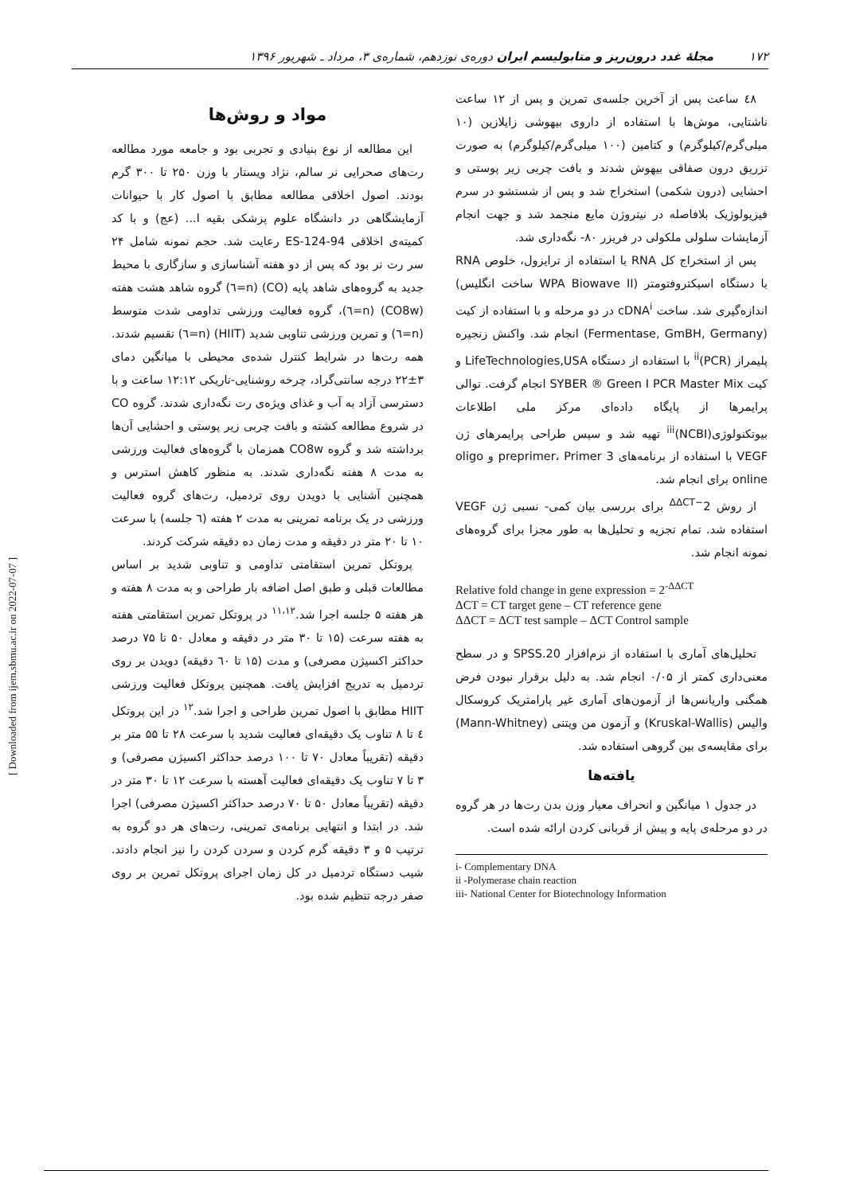۱۷۲ مجلهٔ غدد درون‌ریز و متابولیسم ایران دوره‌ی نوزدهم، شماره‌ی ۳، مرداد ـ شهریور ۱۳۹۶
مواد و روش‌ها
این مطالعه از نوع بنیادی و تجربی بود و جامعه مورد مطالعه رت‌های صحرایی نر سالم، نژاد ویستار با وزن ۲۵۰ تا ۳۰۰ گرم بودند. اصول اخلاقی مطالعه مطابق با اصول کار با حیوانات آزمایشگاهی در دانشگاه علوم پزشکی بقیه ا... (عج) و با کد کمیته‌ی اخلاقی ES-124-94 رعایت شد. حجم نمونه شامل ۲۴ سر رت نر بود که پس از دو هفته آشناسازی و سازگاری با محیط جدید به گروه‌های شاهد پایه (CO) (n=٦) گروه شاهد هشت هفته (CO8w) (n=٦)، گروه فعالیت ورزشی تداومی شدت متوسط (n=٦) و تمرین ورزشی تناوبی شدید (HIIT) (n=٦) تقسیم شدند. همه رت‌ها در شرایط کنترل شده‌ی محیطی با میانگین دمای ۳±۲۲ درجه سانتی‌گراد، چرخه روشنایی-تاریکی ۱۲:۱۲ ساعت و با دسترسی آزاد به آب و غذای ویژه‌ی رت نگه‌داری شدند. گروه CO در شروع مطالعه کشته و بافت چربی زیر پوستی و احشایی آن‌ها برداشته شد و گروه CO8w همزمان با گروه‌های فعالیت ورزشی به مدت ۸ هفته نگه‌داری شدند. به منظور کاهش استرس و همچنین آشنایی با دویدن روی تردمیل، رت‌های گروه فعالیت ورزشی در یک برنامه تمرینی به مدت ۲ هفته (٦ جلسه) با سرعت ۱۰ تا ۲۰ متر در دقیقه و مدت زمان ده دقیقه شرکت کردند.
پروتکل تمرین استقامتی تداومی و تناوبی شدید بر اساس مطالعات قبلی و طبق اصل اضافه بار طراحی و به مدت ۸ هفته و هر هفته ۵ جلسه اجرا شد.<sup>۱۱،۱۲</sup> در پروتکل تمرین استقامتی هفته به هفته سرعت (۱۵ تا ۳۰ متر در دقیقه و معادل ۵۰ تا ۷۵ درصد حداکثر اکسیژن مصرفی) و مدت (۱۵ تا ٦۰ دقیقه) دویدن بر روی تردمیل به تدریج افزایش یافت. همچنین پروتکل فعالیت ورزشی HIIT مطابق با اصول تمرین طراحی و اجرا شد.<sup>۱۲</sup> در این پروتکل ٤ تا ۸ تناوب یک دقیقه‌ای فعالیت شدید با سرعت ۲۸ تا ۵۵ متر بر دقیقه (تقریباً معادل ۷۰ تا ۱۰۰ درصد حداکثر اکسیژن مصرفی) و ۳ تا ۷ تناوب یک دقیقه‌ای فعالیت آهسته با سرعت ۱۲ تا ۳۰ متر در دقیقه (تقریباً معادل ۵۰ تا ۷۰ درصد حداکثر اکسیژن مصرفی) اجرا شد. در ابتدا و انتهایی برنامه‌ی تمرینی، رت‌های هر دو گروه به ترتیب ۵ و ۳ دقیقه گرم کردن و سردن کردن را نیز انجام دادند. شیب دستگاه تردمیل در کل زمان اجرای پروتکل تمرین بر روی صفر درجه تنظیم شده بود.
٤۸ ساعت پس از آخرین جلسه‌ی تمرین و پس از ۱۲ ساعت ناشتایی، موش‌ها با استفاده از داروی بیهوشی زایلازین (۱۰ میلی‌گرم/کیلوگرم) و کتامین (۱۰۰ میلی‌گرم/کیلوگرم) به صورت تزریق درون صفاقی بیهوش شدند و بافت چربی زیر پوستی و احشایی (درون شکمی) استخراج شد و پس از شستشو در سرم فیزیولوژیک بلافاصله در نیتروژن مایع منجمد شد و جهت انجام آزمایشات سلولی ملکولی در فریزر ۸۰- نگه‌داری شد.
پس از استخراج کل RNA با استفاده از ترایزول، خلوص RNA با دستگاه اسپکتروفتومتر (WPA Biowave II ساخت انگلیس) اندازه‌گیری شد. ساخت cDNA<sup>i</sup> در دو مرحله و با استفاده از کیت (Fermentase, GmBH, Germany) انجام شد. واکنش زنجیره پلیمراز (PCR)<sup>ii</sup> با استفاده از دستگاه LifeTechnologies,USA و کیت SYBER ® Green I PCR Master Mix انجام گرفت. توالی پرایمرها از پایگاه داده‌ای مرکز ملی اطلاعات بیوتکنولوژی(NCBI)<sup>iii</sup> تهیه شد و سپس طراحی پرایمرهای ژن VEGF با استفاده از برنامه‌های preprimer، Primer 3 و oligo online برای انجام شد.
از روش 2<sup>−ΔΔCT</sup> برای بررسی بیان کمی- نسبی ژن VEGF استفاده شد. تمام تجزیه و تحلیل‌ها به طور مجزا برای گروه‌های نمونه انجام شد.
Relative fold change in gene expression = 2<sup>-ΔΔCT</sup>
ΔCT = CT target gene – CT reference gene
ΔΔCT = ΔCT test sample – ΔCT Control sample
تحلیل‌های آماری با استفاده از نرم‌افزار SPSS.20 و در سطح معنی‌داری کمتر از ۰/۰۵ انجام شد. به دلیل برقرار نبودن فرض همگنی واریانس‌ها از آزمون‌های آماری غیر پارامتریک کروسکال والیس (Kruskal-Wallis) و آزمون من ویتنی (Mann-Whitney) برای مقایسه‌ی بین گروهی استفاده شد.
یافته‌ها
در جدول ۱ میانگین و انحراف معیار وزن بدن رت‌ها در هر گروه در دو مرحله‌ی پایه و پیش از قربانی کردن ارائه شده است.
i- Complementary DNA
ii -Polymerase chain reaction
iii- National Center for Biotechnology Information
[ Downloaded from ijem.sbmu.ac.ir on 2022-07-07 ]